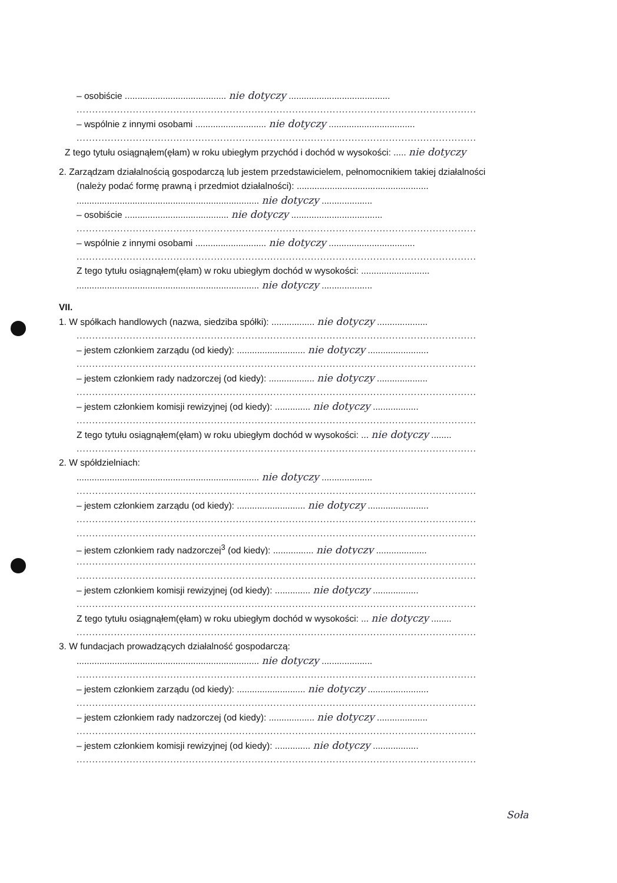– osobiście ........................................ nie dotyczy ........................................
................................................................................................................................
– wspólnie z innymi osobami ............................ nie dotyczy ..................................
................................................................................................................................
Z tego tytułu osiągnąłem(ęłam) w roku ubiegłym przychód i dochód w wysokości: ..... nie dotyczy
2. Zarządzam działalnością gospodarczą lub jestem przedstawicielem, pełnomocnikiem takiej działalności
(należy podać formę prawną i przedmiot działalności): ....................................................
........................................................................ nie dotyczy ....................
– osobiście ......................................... nie dotyczy ....................................
................................................................................................................................
– wspólnie z innymi osobami ............................ nie dotyczy ..................................
................................................................................................................................
Z tego tytułu osiągnąłem(ęłam) w roku ubiegłym dochód w wysokości: ...........................
........................................................................ nie dotyczy ....................
VII.
1. W spółkach handlowych (nazwa, siedziba spółki): ................. nie dotyczy ....................
................................................................................................................................
– jestem członkiem zarządu (od kiedy): ........................... nie dotyczy ........................
................................................................................................................................
– jestem członkiem rady nadzorczej (od kiedy): .................. nie dotyczy ....................
................................................................................................................................
– jestem członkiem komisji rewizyjnej (od kiedy): .............. nie dotyczy ..................
................................................................................................................................
Z tego tytułu osiągnąłem(ęłam) w roku ubiegłym dochód w wysokości: ... nie dotyczy ........
................................................................................................................................
2. W spółdzielniach:
........................................................................ nie dotyczy ....................
................................................................................................................................
– jestem członkiem zarządu (od kiedy): ........................... nie dotyczy ........................
................................................................................................................................
................................................................................................................................
– jestem członkiem rady nadzorczej<sup>3</sup> (od kiedy): ................ nie dotyczy ....................
................................................................................................................................
................................................................................................................................
– jestem członkiem komisji rewizyjnej (od kiedy): .............. nie dotyczy ..................
................................................................................................................................
Z tego tytułu osiągnąłem(ęłam) w roku ubiegłym dochód w wysokości: ... nie dotyczy ........
................................................................................................................................
3. W fundacjach prowadzących działalność gospodarczą:
........................................................................ nie dotyczy ....................
................................................................................................................................
– jestem członkiem zarządu (od kiedy): ........................... nie dotyczy ........................
................................................................................................................................
– jestem członkiem rady nadzorczej (od kiedy): .................. nie dotyczy ....................
................................................................................................................................
– jestem członkiem komisji rewizyjnej (od kiedy): .............. nie dotyczy ..................
................................................................................................................................
Soła